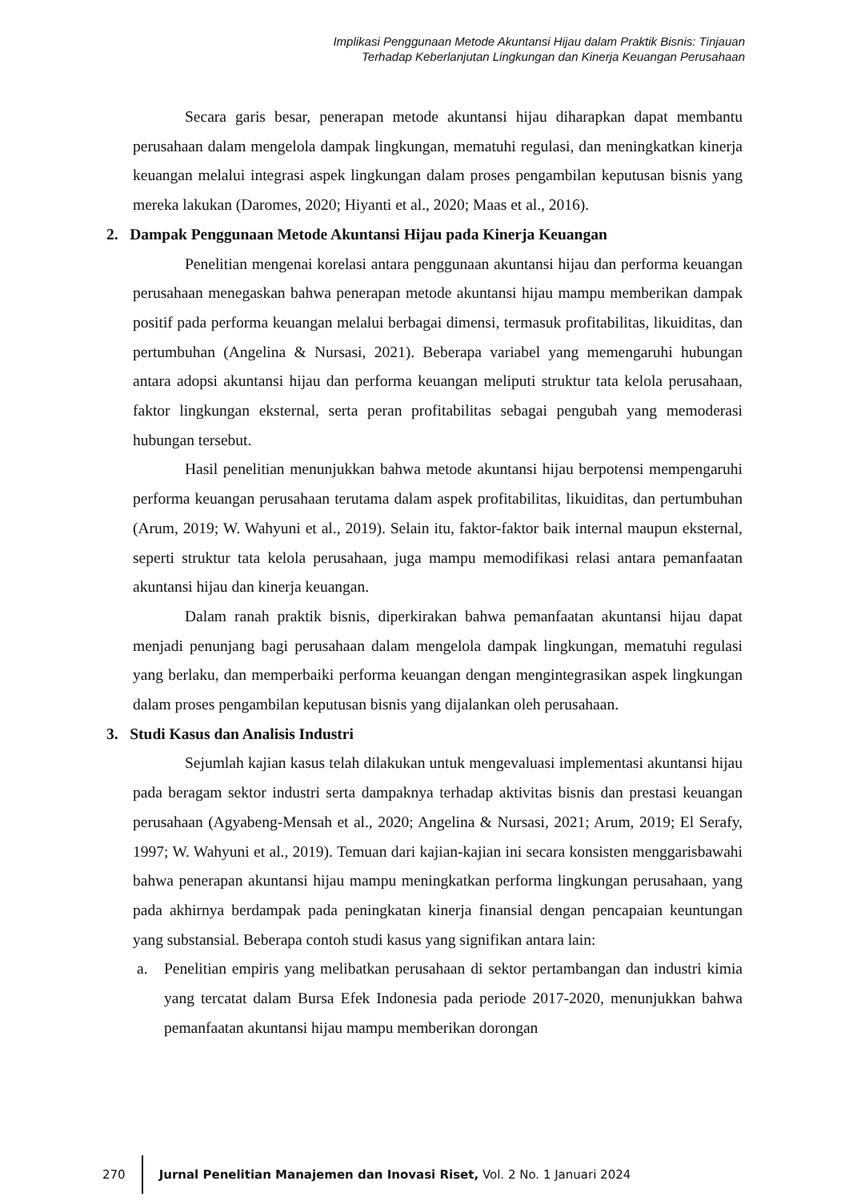Implikasi Penggunaan Metode Akuntansi Hijau dalam Praktik Bisnis: Tinjauan
Terhadap Keberlanjutan Lingkungan dan Kinerja Keuangan Perusahaan
Secara garis besar, penerapan metode akuntansi hijau diharapkan dapat membantu perusahaan dalam mengelola dampak lingkungan, mematuhi regulasi, dan meningkatkan kinerja keuangan melalui integrasi aspek lingkungan dalam proses pengambilan keputusan bisnis yang mereka lakukan (Daromes, 2020; Hiyanti et al., 2020; Maas et al., 2016).
2. Dampak Penggunaan Metode Akuntansi Hijau pada Kinerja Keuangan
Penelitian mengenai korelasi antara penggunaan akuntansi hijau dan performa keuangan perusahaan menegaskan bahwa penerapan metode akuntansi hijau mampu memberikan dampak positif pada performa keuangan melalui berbagai dimensi, termasuk profitabilitas, likuiditas, dan pertumbuhan (Angelina & Nursasi, 2021). Beberapa variabel yang memengaruhi hubungan antara adopsi akuntansi hijau dan performa keuangan meliputi struktur tata kelola perusahaan, faktor lingkungan eksternal, serta peran profitabilitas sebagai pengubah yang memoderasi hubungan tersebut.
Hasil penelitian menunjukkan bahwa metode akuntansi hijau berpotensi mempengaruhi performa keuangan perusahaan terutama dalam aspek profitabilitas, likuiditas, dan pertumbuhan (Arum, 2019; W. Wahyuni et al., 2019). Selain itu, faktor-faktor baik internal maupun eksternal, seperti struktur tata kelola perusahaan, juga mampu memodifikasi relasi antara pemanfaatan akuntansi hijau dan kinerja keuangan.
Dalam ranah praktik bisnis, diperkirakan bahwa pemanfaatan akuntansi hijau dapat menjadi penunjang bagi perusahaan dalam mengelola dampak lingkungan, mematuhi regulasi yang berlaku, dan memperbaiki performa keuangan dengan mengintegrasikan aspek lingkungan dalam proses pengambilan keputusan bisnis yang dijalankan oleh perusahaan.
3. Studi Kasus dan Analisis Industri
Sejumlah kajian kasus telah dilakukan untuk mengevaluasi implementasi akuntansi hijau pada beragam sektor industri serta dampaknya terhadap aktivitas bisnis dan prestasi keuangan perusahaan (Agyabeng-Mensah et al., 2020; Angelina & Nursasi, 2021; Arum, 2019; El Serafy, 1997; W. Wahyuni et al., 2019). Temuan dari kajian-kajian ini secara konsisten menggarisbawahi bahwa penerapan akuntansi hijau mampu meningkatkan performa lingkungan perusahaan, yang pada akhirnya berdampak pada peningkatan kinerja finansial dengan pencapaian keuntungan yang substansial. Beberapa contoh studi kasus yang signifikan antara lain:
a. Penelitian empiris yang melibatkan perusahaan di sektor pertambangan dan industri kimia yang tercatat dalam Bursa Efek Indonesia pada periode 2017-2020, menunjukkan bahwa pemanfaatan akuntansi hijau mampu memberikan dorongan
270
Jurnal Penelitian Manajemen dan Inovasi Riset, Vol. 2 No. 1 Januari 2024